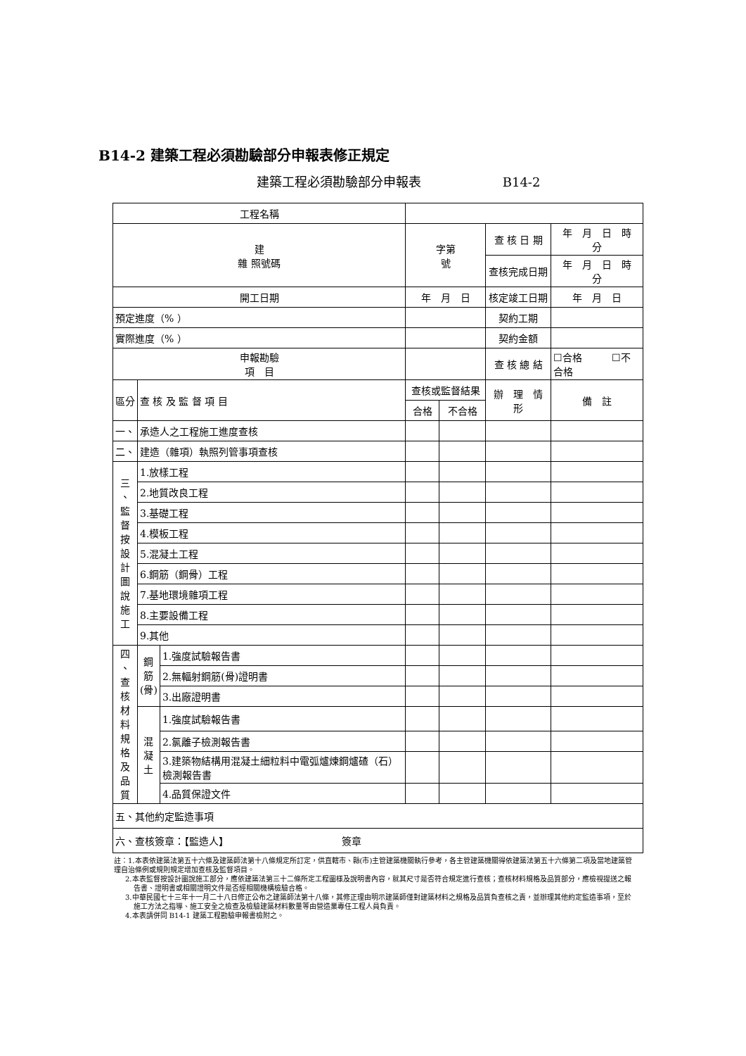B14-2 建築工程必須勘驗部分申報表修正規定
建築工程必須勘驗部分申報表 B14-2
| 工程名稱 | | | | | | | | |
| 建 雜 照號碼 | | | 字第 號 | | | 查 核 日 期 | 年 月 日 時 分 | |
| | | | | | | 查核完成日期 | 年 月 日 時 分 | |
| 開工日期 | | | 年 月 日 | | | 核定竣工日期 | 年 月 日 | |
| 預定進度（% ） | | | | | | 契約工期 | | |
| 實際進度（% ） | | | | | | 契約金額 | | |
| 申報勘驗 項 目 | | | | | | 查 核 總 結 | ☐合格 ☐不合格 | |
| 區分 | 查 核 及 監 督 項 目 | | 查核或監督結果 | | 辦 理 情 形 | | | 備 註 |
| | | | 合格 | 不合格 | | | | |
| 一、 | 承造人之工程施工進度查核 | | | | | | | |
| 二、 | 建造（雜項）執照列管事項查核 | | | | | | | |
| 三 、 監 督 按 設 計 圖 說 施 工 | 1.放樣工程 | | | | | | | |
| | 2.地質改良工程 | | | | | | | |
| | 3.基礎工程 | | | | | | | |
| | 4.模板工程 | | | | | | | |
| | 5.混凝土工程 | | | | | | | |
| | 6.鋼筋（鋼骨）工程 | | | | | | | |
| | 7.基地環境雜項工程 | | | | | | | |
| | 8.主要設備工程 | | | | | | | |
| | 9.其他 | | | | | | | |
| 四 、 查 核 材 料 規 格 及 品 質 | 鋼 筋 (骨) | 1.強度試驗報告書 | | | | | | |
| | | 2.無輻射鋼筋(骨)證明書 | | | | | | |
| | | 3.出廠證明書 | | | | | | |
| | 混 凝 土 | 1.強度試驗報告書 | | | | | | |
| | | 2.氯離子檢測報告書 | | | | | | |
| | | 3.建築物結構用混凝土細粒料中電弧爐煉鋼爐碴（石）檢測報告書 | | | | | | |
| | | 4.品質保證文件 | | | | | | |
| 五、其他約定監造事項 | | | | | | | | |
| 六、查核簽章：【監造人】 簽章 | | | | | | | | |
註：1.本表依建築法第五十六條及建築師法第十八條規定所訂定，供直轄市、縣(市)主管建築機關執行參考，各主管建築機關得依建築法第五十六條第二項及當地建築管理自治條例或規則規定增加查核及監督項目。
2.本表監督按設計圖說施工部分，應依建築法第三十二條所定工程圖樣及說明書內容，就其尺寸是否符合規定進行查核；查核材料規格及品質部分，應檢視提送之報告書、證明書或相關證明文件是否經相關機構檢驗合格。
3.中華民國七十三年十一月二十八日修正公布之建築師法第十八條，其修正理由明示建築師僅對建築材料之規格及品質負查核之責，並辦理其他約定監造事項，至於施工方法之指導、施工安全之檢查及檢驗建築材料數量等由營造業專任工程人員負責。
4.本表請併同 B14-1 建築工程勘驗申報書檢附之。